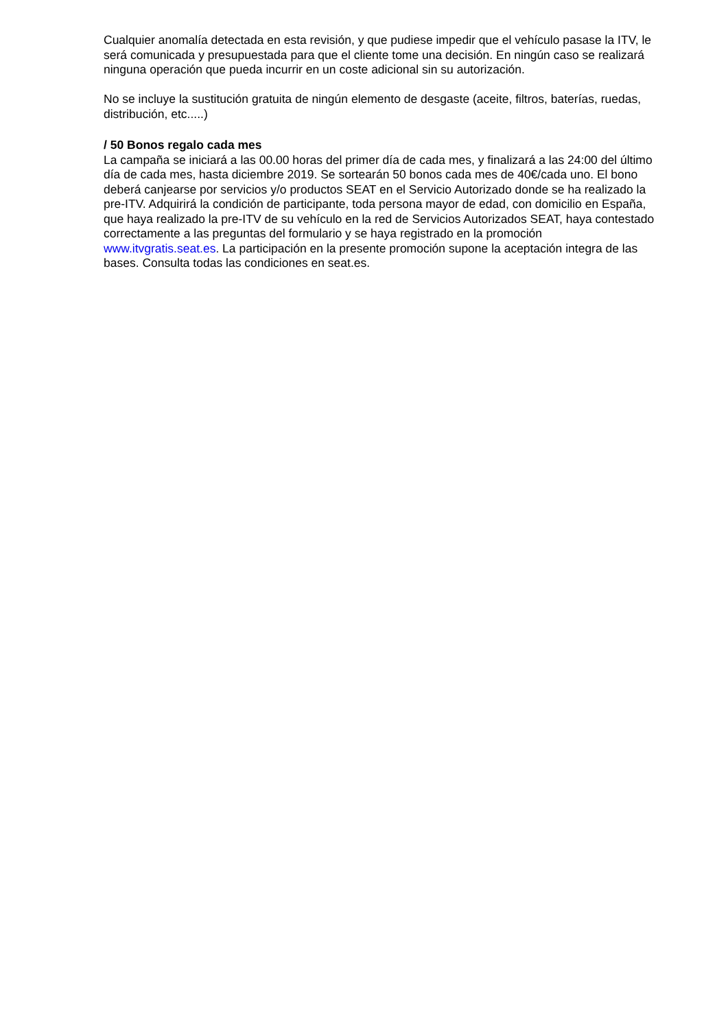Cualquier anomalía detectada en esta revisión, y que pudiese impedir que el vehículo pasase la ITV, le será comunicada y presupuestada para que el cliente tome una decisión. En ningún caso se realizará ninguna operación que pueda incurrir en un coste adicional sin su autorización.
No se incluye la sustitución gratuita de ningún elemento de desgaste (aceite, filtros, baterías, ruedas, distribución, etc.....)
/ 50 Bonos regalo cada mes
La campaña se iniciará a las 00.00 horas del primer día de cada mes, y finalizará a las 24:00 del último día de cada mes, hasta diciembre 2019. Se sortearán 50 bonos cada mes de 40€/cada uno. El bono deberá canjearse por servicios y/o productos SEAT en el Servicio Autorizado donde se ha realizado la pre-ITV. Adquirirá la condición de participante, toda persona mayor de edad, con domicilio en España, que haya realizado la pre-ITV de su vehículo en la red de Servicios Autorizados SEAT, haya contestado correctamente a las preguntas del formulario y se haya registrado en la promoción www.itvgratis.seat.es. La participación en la presente promoción supone la aceptación integra de las bases. Consulta todas las condiciones en seat.es.